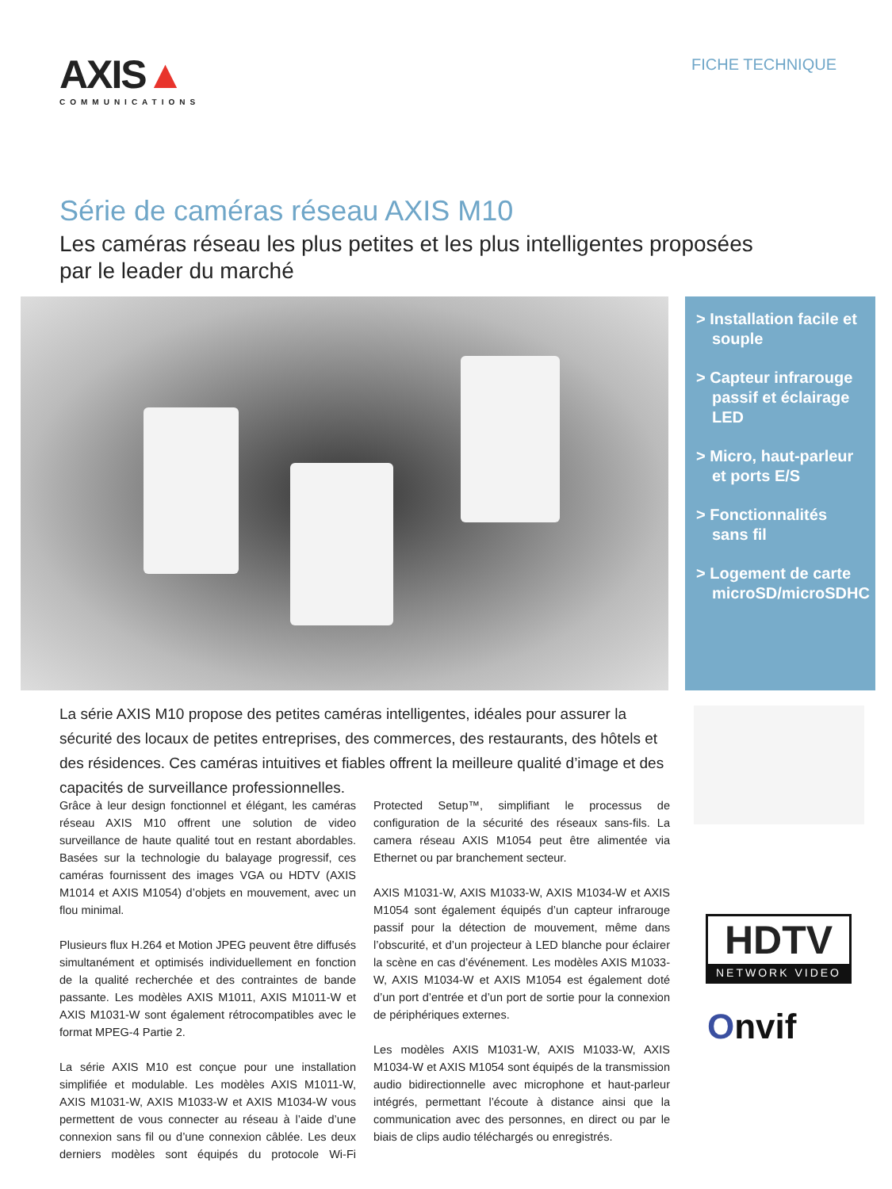AXIS▲
COMMUNICATIONS
FICHE TECHNIQUE
Série de caméras réseau AXIS M10
Les caméras réseau les plus petites et les plus intelligentes proposées par le leader du marché
> Installation facile et souple
> Capteur infrarouge passif et éclairage LED
> Micro, haut-parleur et ports E/S
> Fonctionnalités sans fil
> Logement de carte microSD/microSDHC
La série AXIS M10 propose des petites caméras intelligentes, idéales pour assurer la sécurité des locaux de petites entreprises, des commerces, des restaurants, des hôtels et des résidences. Ces caméras intuitives et fiables offrent la meilleure qualité d’image et des capacités de surveillance professionnelles.
Grâce à leur design fonctionnel et élégant, les caméras réseau AXIS M10 offrent une solution de video surveillance de haute qualité tout en restant abordables. Basées sur la technologie du balayage progressif, ces caméras fournissent des images VGA ou HDTV (AXIS M1014 et AXIS M1054) d’objets en mouvement, avec un flou minimal.
Plusieurs flux H.264 et Motion JPEG peuvent être diffusés simultanément et optimisés individuellement en fonction de la qualité recherchée et des contraintes de bande passante. Les modèles AXIS M1011, AXIS M1011-W et AXIS M1031-W sont également rétrocompatibles avec le format MPEG-4 Partie 2.
La série AXIS M10 est conçue pour une installation simplifiée et modulable. Les modèles AXIS M1011-W, AXIS M1031-W, AXIS M1033-W et AXIS M1034-W vous permettent de vous connecter au réseau à l’aide d’une connexion sans fil ou d’une connexion câblée. Les deux derniers modèles sont équipés du protocole Wi-Fi Protected Setup™, simplifiant le processus de configuration de la sécurité des réseaux sans-fils. La camera réseau AXIS M1054 peut être alimentée via Ethernet ou par branchement secteur.
AXIS M1031-W, AXIS M1033-W, AXIS M1034-W et AXIS M1054 sont également équipés d’un capteur infrarouge passif pour la détection de mouvement, même dans l’obscurité, et d’un projecteur à LED blanche pour éclairer la scène en cas d’événement. Les modèles AXIS M1033-W, AXIS M1034-W et AXIS M1054 est également doté d’un port d’entrée et d’un port de sortie pour la connexion de périphériques externes.
Les modèles AXIS M1031-W, AXIS M1033-W, AXIS M1034-W et AXIS M1054 sont équipés de la transmission audio bidirectionnelle avec microphone et haut-parleur intégrés, permettant l’écoute à distance ainsi que la communication avec des personnes, en direct ou par le biais de clips audio téléchargés ou enregistrés.
HDTV
NETWORK VIDEO
Onvif